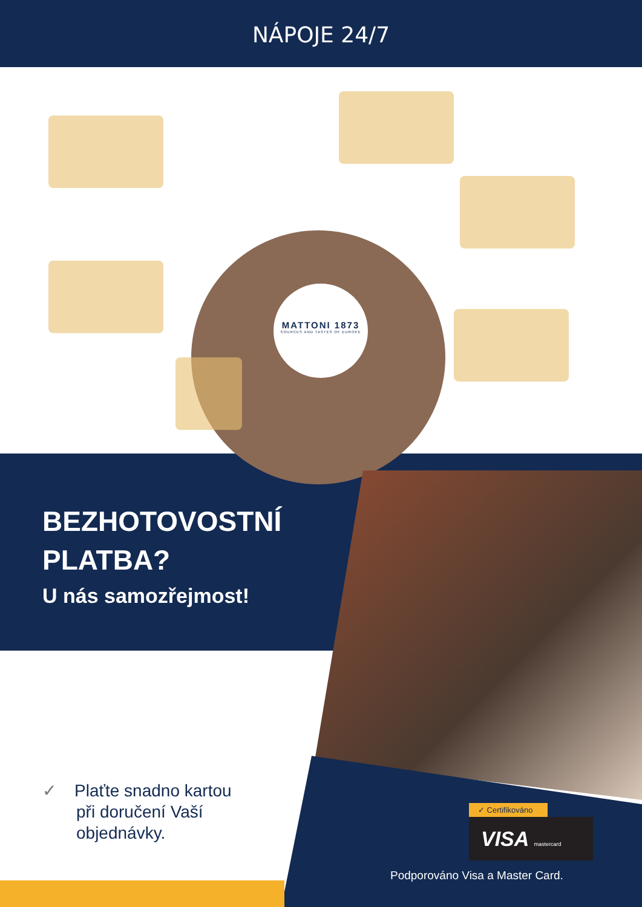NÁPOJE 24/7
MATTONI 1873
SOURCES AND TASTES OF EUROPE
BEZHOTOVOSTNÍ
PLATBA?
U nás samozřejmost!
✓ Plaťte snadno kartou
při doručení Vaší
objednávky.
✓ Certifikováno
VISA mastercard
Podporováno Visa a Master Card.